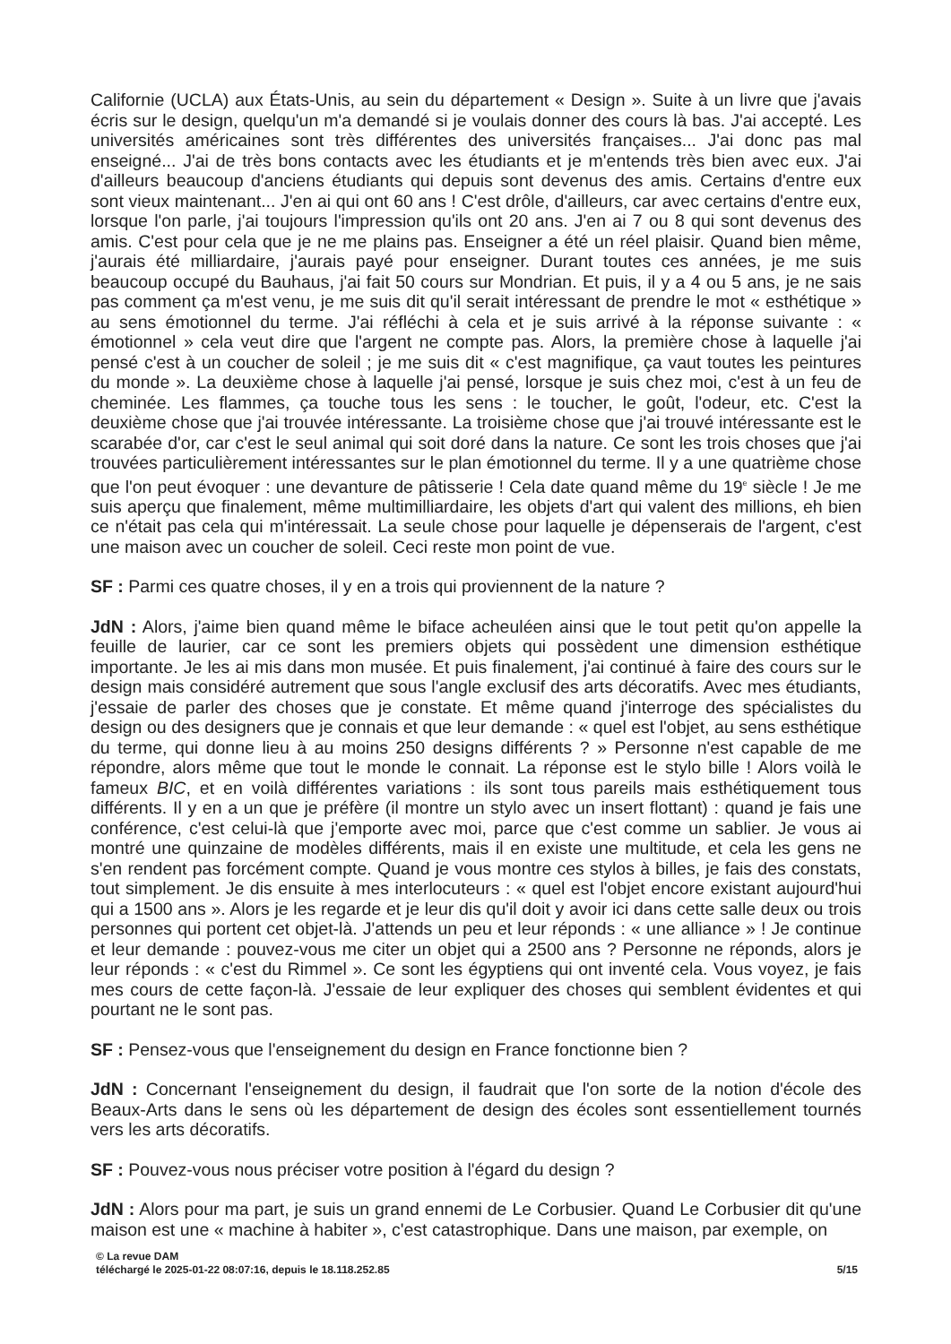Californie (UCLA) aux États-Unis, au sein du département « Design ». Suite à un livre que j'avais écris sur le design, quelqu'un m'a demandé si je voulais donner des cours là bas. J'ai accepté. Les universités américaines sont très différentes des universités françaises... J'ai donc pas mal enseigné... J'ai de très bons contacts avec les étudiants et je m'entends très bien avec eux. J'ai d'ailleurs beaucoup d'anciens étudiants qui depuis sont devenus des amis. Certains d'entre eux sont vieux maintenant... J'en ai qui ont 60 ans ! C'est drôle, d'ailleurs, car avec certains d'entre eux, lorsque l'on parle, j'ai toujours l'impression qu'ils ont 20 ans. J'en ai 7 ou 8 qui sont devenus des amis. C'est pour cela que je ne me plains pas. Enseigner a été un réel plaisir. Quand bien même, j'aurais été milliardaire, j'aurais payé pour enseigner. Durant toutes ces années, je me suis beaucoup occupé du Bauhaus, j'ai fait 50 cours sur Mondrian. Et puis, il y a 4 ou 5 ans, je ne sais pas comment ça m'est venu, je me suis dit qu'il serait intéressant de prendre le mot « esthétique » au sens émotionnel du terme. J'ai réfléchi à cela et je suis arrivé à la réponse suivante : « émotionnel » cela veut dire que l'argent ne compte pas. Alors, la première chose à laquelle j'ai pensé c'est à un coucher de soleil ; je me suis dit « c'est magnifique, ça vaut toutes les peintures du monde ». La deuxième chose à laquelle j'ai pensé, lorsque je suis chez moi, c'est à un feu de cheminée. Les flammes, ça touche tous les sens : le toucher, le goût, l'odeur, etc. C'est la deuxième chose que j'ai trouvée intéressante. La troisième chose que j'ai trouvé intéressante est le scarabée d'or, car c'est le seul animal qui soit doré dans la nature. Ce sont les trois choses que j'ai trouvées particulièrement intéressantes sur le plan émotionnel du terme. Il y a une quatrième chose que l'on peut évoquer : une devanture de pâtisserie ! Cela date quand même du 19<sup>e</sup> siècle ! Je me suis aperçu que finalement, même multimilliardaire, les objets d'art qui valent des millions, eh bien ce n'était pas cela qui m'intéressait. La seule chose pour laquelle je dépenserais de l'argent, c'est une maison avec un coucher de soleil. Ceci reste mon point de vue.
SF : Parmi ces quatre choses, il y en a trois qui proviennent de la nature ?
JdN : Alors, j'aime bien quand même le biface acheuléen ainsi que le tout petit qu'on appelle la feuille de laurier, car ce sont les premiers objets qui possèdent une dimension esthétique importante. Je les ai mis dans mon musée. Et puis finalement, j'ai continué à faire des cours sur le design mais considéré autrement que sous l'angle exclusif des arts décoratifs. Avec mes étudiants, j'essaie de parler des choses que je constate. Et même quand j'interroge des spécialistes du design ou des designers que je connais et que leur demande : « quel est l'objet, au sens esthétique du terme, qui donne lieu à au moins 250 designs différents ? » Personne n'est capable de me répondre, alors même que tout le monde le connait. La réponse est le stylo bille ! Alors voilà le fameux BIC, et en voilà différentes variations : ils sont tous pareils mais esthétiquement tous différents. Il y en a un que je préfère (il montre un stylo avec un insert flottant) : quand je fais une conférence, c'est celui-là que j'emporte avec moi, parce que c'est comme un sablier. Je vous ai montré une quinzaine de modèles différents, mais il en existe une multitude, et cela les gens ne s'en rendent pas forcément compte. Quand je vous montre ces stylos à billes, je fais des constats, tout simplement. Je dis ensuite à mes interlocuteurs : « quel est l'objet encore existant aujourd'hui qui a 1500 ans ». Alors je les regarde et je leur dis qu'il doit y avoir ici dans cette salle deux ou trois personnes qui portent cet objet-là. J'attends un peu et leur réponds : « une alliance » ! Je continue et leur demande : pouvez-vous me citer un objet qui a 2500 ans ? Personne ne réponds, alors je leur réponds : « c'est du Rimmel ». Ce sont les égyptiens qui ont inventé cela. Vous voyez, je fais mes cours de cette façon-là. J'essaie de leur expliquer des choses qui semblent évidentes et qui pourtant ne le sont pas.
SF : Pensez-vous que l'enseignement du design en France fonctionne bien ?
JdN : Concernant l'enseignement du design, il faudrait que l'on sorte de la notion d'école des Beaux-Arts dans le sens où les département de design des écoles sont essentiellement tournés vers les arts décoratifs.
SF : Pouvez-vous nous préciser votre position à l'égard du design ?
JdN : Alors pour ma part, je suis un grand ennemi de Le Corbusier. Quand Le Corbusier dit qu'une maison est une « machine à habiter », c'est catastrophique. Dans une maison, par exemple, on
© La revue DAM
téléchargé le 2025-01-22 08:07:16, depuis le 18.118.252.85 5/15